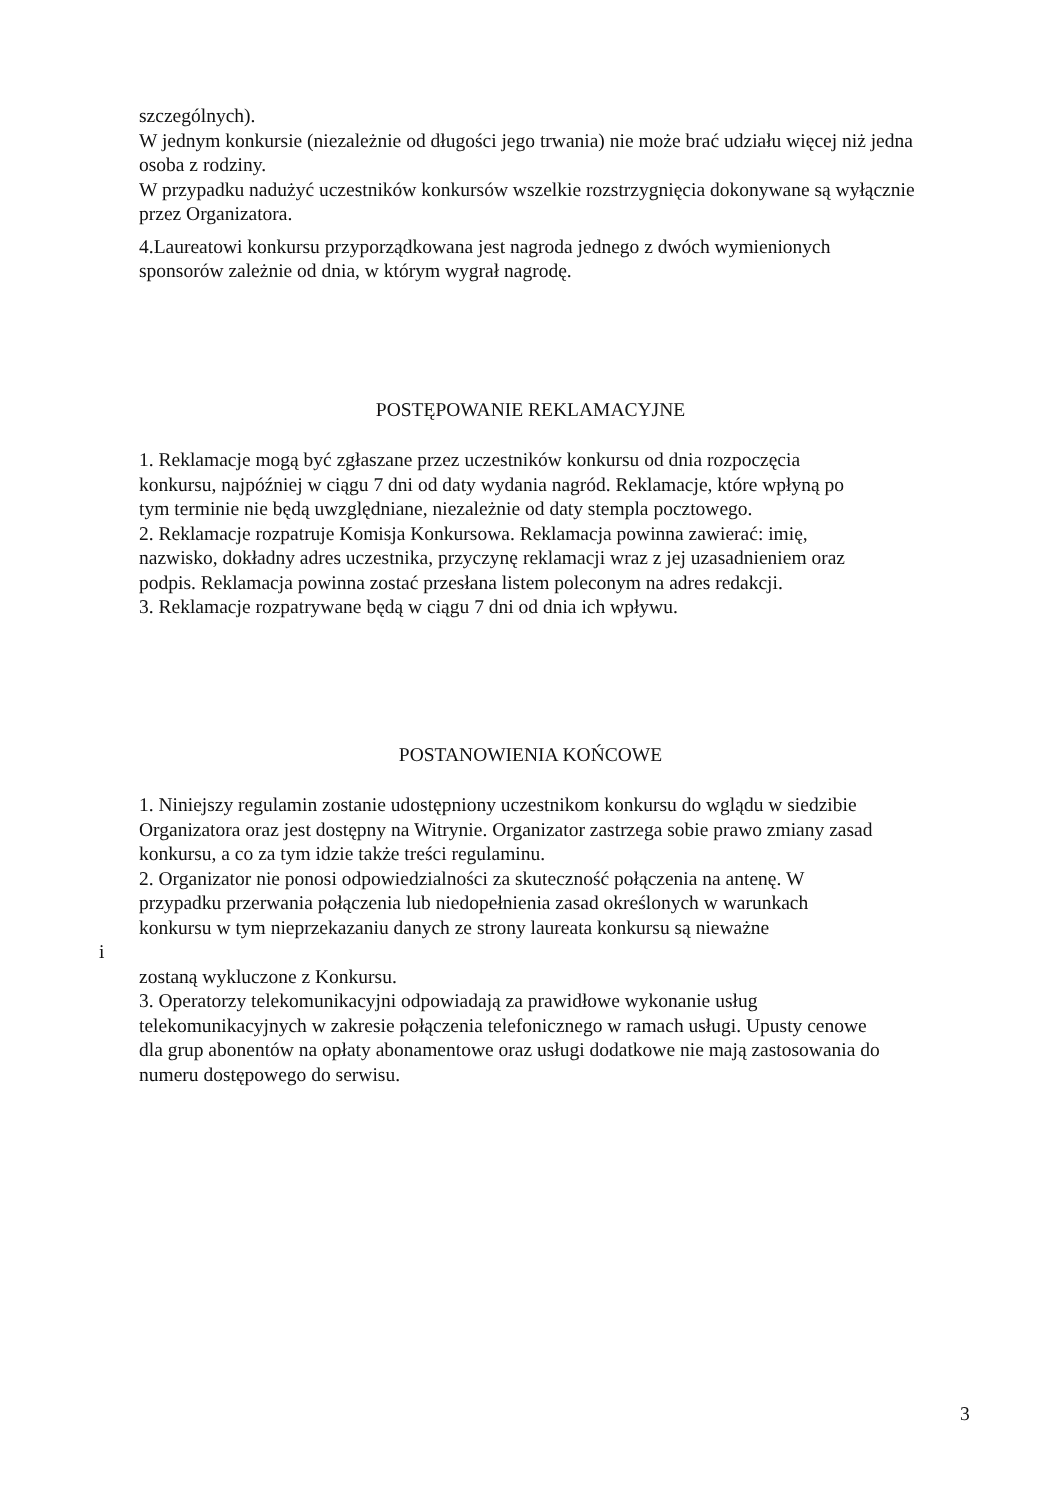szczególnych).
W jednym konkursie (niezależnie od długości jego trwania) nie może brać udziału więcej niż jedna osoba z rodziny.
W przypadku nadużyć uczestników konkursów wszelkie rozstrzygnięcia dokonywane są wyłącznie przez Organizatora.
4.Laureatowi konkursu przyporządkowana jest nagroda jednego z dwóch wymienionych sponsorów zależnie od dnia, w którym wygrał nagrodę.
POSTĘPOWANIE REKLAMACYJNE
1. Reklamacje mogą być zgłaszane przez uczestników konkursu od dnia rozpoczęcia konkursu, najpóźniej w ciągu 7 dni od daty wydania nagród. Reklamacje, które wpłyną po tym terminie nie będą uwzględniane, niezależnie od daty stempla pocztowego.
2. Reklamacje rozpatruje Komisja Konkursowa. Reklamacja powinna zawierać: imię, nazwisko, dokładny adres uczestnika, przyczynę reklamacji wraz z jej uzasadnieniem oraz podpis. Reklamacja powinna zostać przesłana listem poleconym na adres redakcji.
3. Reklamacje rozpatrywane będą w ciągu 7 dni od dnia ich wpływu.
POSTANOWIENIA KOŃCOWE
1. Niniejszy regulamin zostanie udostępniony uczestnikom konkursu do wglądu w siedzibie Organizatora oraz jest dostępny na Witrynie. Organizator zastrzega sobie prawo zmiany zasad konkursu, a co za tym idzie także treści regulaminu.
2. Organizator nie ponosi odpowiedzialności za skuteczność połączenia na antenę. W przypadku przerwania połączenia lub niedopełnienia zasad określonych w warunkach konkursu w tym nieprzekazaniu danych ze strony laureata konkursu są nieważne
i
zostaną wykluczone z Konkursu.
3. Operatorzy telekomunikacyjni odpowiadają za prawidłowe wykonanie usług telekomunikacyjnych w zakresie połączenia telefonicznego w ramach usługi. Upusty cenowe dla grup abonentów na opłaty abonamentowe oraz usługi dodatkowe nie mają zastosowania do numeru dostępowego do serwisu.
3